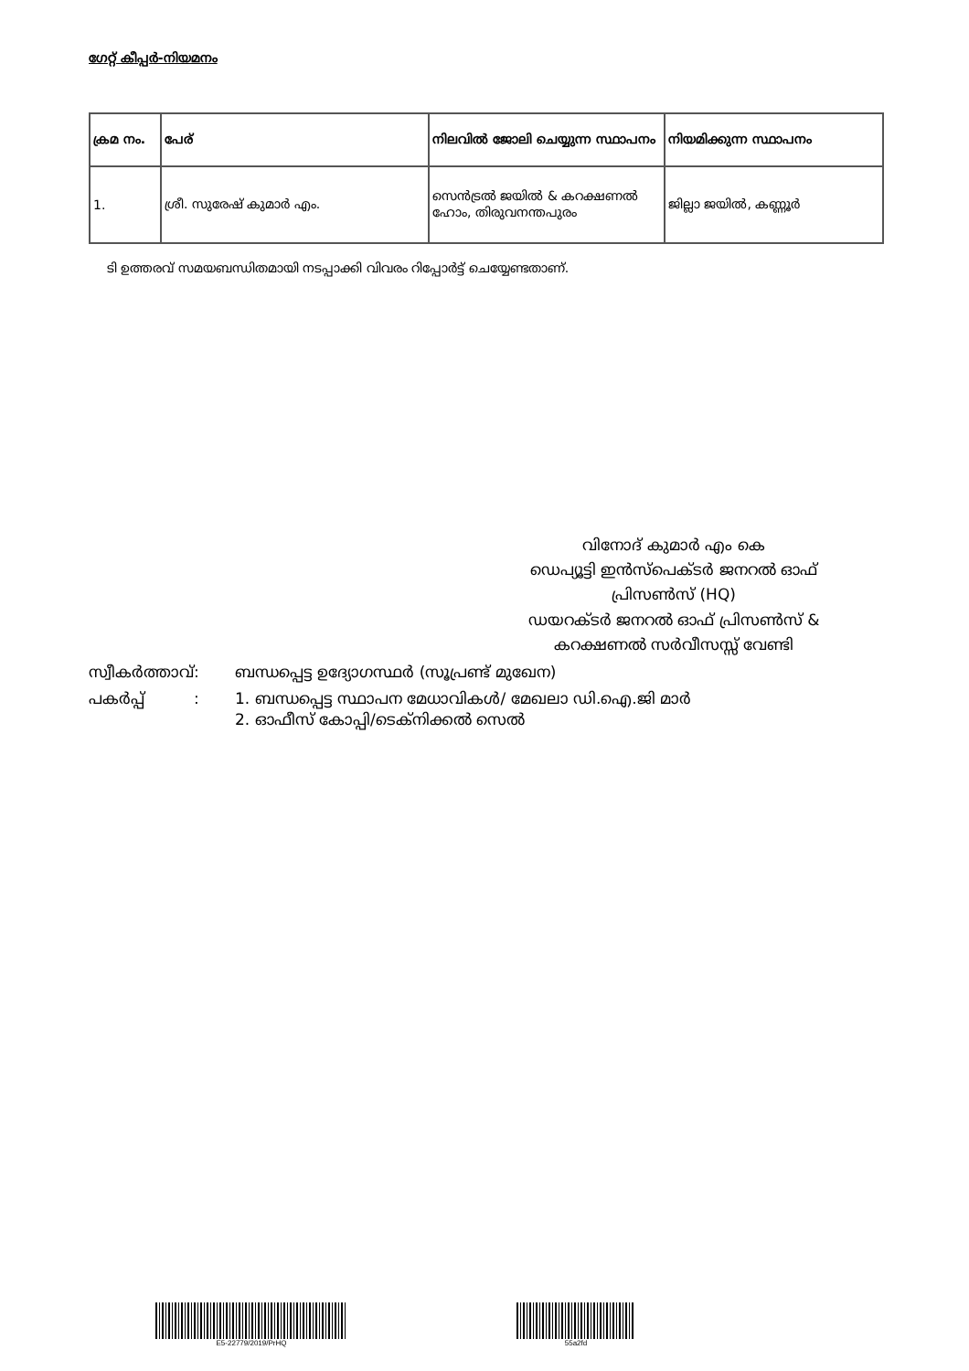ഗേറ്റ് കീപ്പർ-നിയമനം
| ക്രമ നം. | പേര് | നിലവിൽ ജോലി ചെയ്യുന്ന സ്ഥാപനം | നിയമിക്കുന്ന സ്ഥാപനം |
| --- | --- | --- | --- |
| 1. | ശ്രീ. സുരേഷ് കുമാർ എം. | സെൻട്രൽ ജയിൽ & കറക്ഷണൽ ഹോം, തിരുവനന്തപുരം | ജില്ലാ ജയിൽ, കണ്ണൂർ |
ടി ഉത്തരവ് സമയബന്ധിതമായി നടപ്പാക്കി വിവരം റിപ്പോർട്ട് ചെയ്യേണ്ടതാണ്.
വിനോദ് കുമാർ എം കെ
ഡെപ്യൂട്ടി ഇൻസ്പെക്ടർ ജനറൽ ഓഫ് പ്രിസൺസ് (HQ)
ഡയറക്ടർ ജനറൽ ഓഫ് പ്രിസൺസ് & കറക്ഷണൽ സർവീസസ്സ് വേണ്ടി
സ്വീകർത്താവ്:
ബന്ധപ്പെട്ട ഉദ്യോഗസ്ഥർ (സൂപ്രണ്ട് മുഖേന)
പകർപ്പ് :
1. ബന്ധപ്പെട്ട സ്ഥാപന മേധാവികൾ/ മേഖലാ ഡി.ഐ.ജി മാർ
2. ഓഫീസ് കോപ്പി/ടെക്നിക്കൽ സെൽ
E5-22779/2019/PrHQ 55a2fd